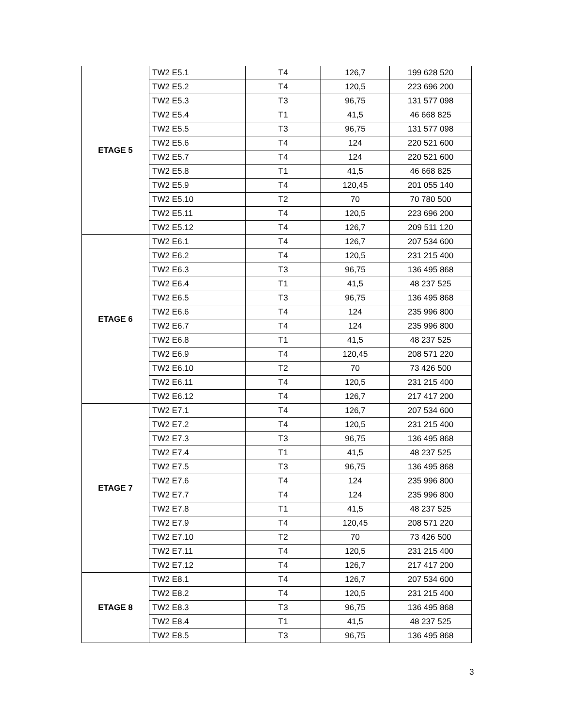| ETAGE 5 | TW2 E5.1 | T4 | 126,7 | 199 628 520 |
| | TW2 E5.2 | T4 | 120,5 | 223 696 200 |
| | TW2 E5.3 | T3 | 96,75 | 131 577 098 |
| | TW2 E5.4 | T1 | 41,5 | 46 668 825 |
| | TW2 E5.5 | T3 | 96,75 | 131 577 098 |
| | TW2 E5.6 | T4 | 124 | 220 521 600 |
| | TW2 E5.7 | T4 | 124 | 220 521 600 |
| | TW2 E5.8 | T1 | 41,5 | 46 668 825 |
| | TW2 E5.9 | T4 | 120,45 | 201 055 140 |
| | TW2 E5.10 | T2 | 70 | 70 780 500 |
| | TW2 E5.11 | T4 | 120,5 | 223 696 200 |
| | TW2 E5.12 | T4 | 126,7 | 209 511 120 |
| ETAGE 6 | TW2 E6.1 | T4 | 126,7 | 207 534 600 |
| | TW2 E6.2 | T4 | 120,5 | 231 215 400 |
| | TW2 E6.3 | T3 | 96,75 | 136 495 868 |
| | TW2 E6.4 | T1 | 41,5 | 48 237 525 |
| | TW2 E6.5 | T3 | 96,75 | 136 495 868 |
| | TW2 E6.6 | T4 | 124 | 235 996 800 |
| | TW2 E6.7 | T4 | 124 | 235 996 800 |
| | TW2 E6.8 | T1 | 41,5 | 48 237 525 |
| | TW2 E6.9 | T4 | 120,45 | 208 571 220 |
| | TW2 E6.10 | T2 | 70 | 73 426 500 |
| | TW2 E6.11 | T4 | 120,5 | 231 215 400 |
| | TW2 E6.12 | T4 | 126,7 | 217 417 200 |
| ETAGE 7 | TW2 E7.1 | T4 | 126,7 | 207 534 600 |
| | TW2 E7.2 | T4 | 120,5 | 231 215 400 |
| | TW2 E7.3 | T3 | 96,75 | 136 495 868 |
| | TW2 E7.4 | T1 | 41,5 | 48 237 525 |
| | TW2 E7.5 | T3 | 96,75 | 136 495 868 |
| | TW2 E7.6 | T4 | 124 | 235 996 800 |
| | TW2 E7.7 | T4 | 124 | 235 996 800 |
| | TW2 E7.8 | T1 | 41,5 | 48 237 525 |
| | TW2 E7.9 | T4 | 120,45 | 208 571 220 |
| | TW2 E7.10 | T2 | 70 | 73 426 500 |
| | TW2 E7.11 | T4 | 120,5 | 231 215 400 |
| | TW2 E7.12 | T4 | 126,7 | 217 417 200 |
| ETAGE 8 | TW2 E8.1 | T4 | 126,7 | 207 534 600 |
| | TW2 E8.2 | T4 | 120,5 | 231 215 400 |
| | TW2 E8.3 | T3 | 96,75 | 136 495 868 |
| | TW2 E8.4 | T1 | 41,5 | 48 237 525 |
| | TW2 E8.5 | T3 | 96,75 | 136 495 868 |
3